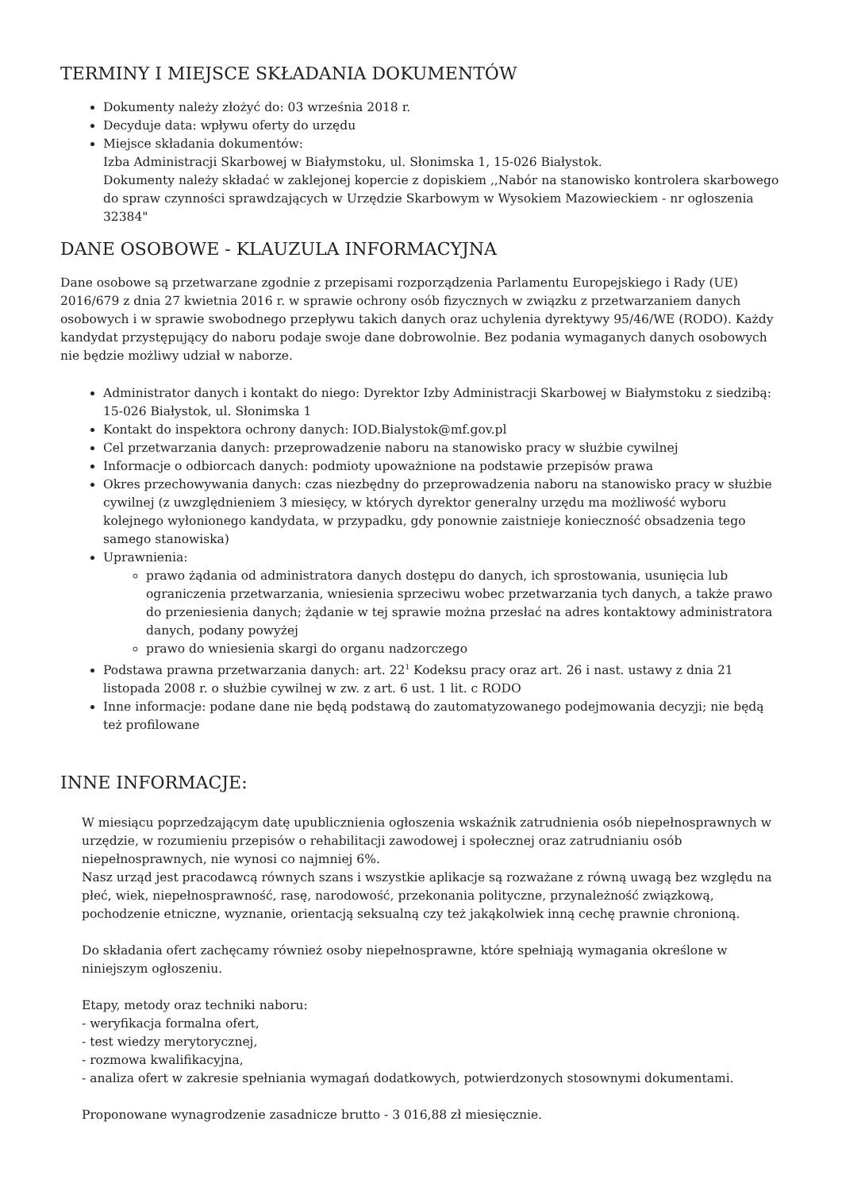TERMINY I MIEJSCE SKŁADANIA DOKUMENTÓW
Dokumenty należy złożyć do: 03 września 2018 r.
Decyduje data: wpływu oferty do urzędu
Miejsce składania dokumentów:
Izba Administracji Skarbowej w Białymstoku, ul. Słonimska 1, 15-026 Białystok.
Dokumenty należy składać w zaklejonej kopercie z dopiskiem ,,Nabór na stanowisko kontrolera skarbowego do spraw czynności sprawdzających w Urzędzie Skarbowym w Wysokiem Mazowieckiem - nr ogłoszenia 32384"
DANE OSOBOWE - KLAUZULA INFORMACYJNA
Dane osobowe są przetwarzane zgodnie z przepisami rozporządzenia Parlamentu Europejskiego i Rady (UE) 2016/679 z dnia 27 kwietnia 2016 r. w sprawie ochrony osób fizycznych w związku z przetwarzaniem danych osobowych i w sprawie swobodnego przepływu takich danych oraz uchylenia dyrektywy 95/46/WE (RODO). Każdy kandydat przystępujący do naboru podaje swoje dane dobrowolnie. Bez podania wymaganych danych osobowych nie będzie możliwy udział w naborze.
Administrator danych i kontakt do niego: Dyrektor Izby Administracji Skarbowej w Białymstoku z siedzibą: 15-026 Białystok, ul. Słonimska 1
Kontakt do inspektora ochrony danych: IOD.Bialystok@mf.gov.pl
Cel przetwarzania danych: przeprowadzenie naboru na stanowisko pracy w służbie cywilnej
Informacje o odbiorcach danych: podmioty upoważnione na podstawie przepisów prawa
Okres przechowywania danych: czas niezbędny do przeprowadzenia naboru na stanowisko pracy w służbie cywilnej (z uwzględnieniem 3 miesięcy, w których dyrektor generalny urzędu ma możliwość wyboru kolejnego wyłonionego kandydata, w przypadku, gdy ponownie zaistnieje konieczność obsadzenia tego samego stanowiska)
Uprawnienia:
prawo żądania od administratora danych dostępu do danych, ich sprostowania, usunięcia lub ograniczenia przetwarzania, wniesienia sprzeciwu wobec przetwarzania tych danych, a także prawo do przeniesienia danych; żądanie w tej sprawie można przesłać na adres kontaktowy administratora danych, podany powyżej
prawo do wniesienia skargi do organu nadzorczego
Podstawa prawna przetwarzania danych: art. 22<sup>1</sup> Kodeksu pracy oraz art. 26 i nast. ustawy z dnia 21 listopada 2008 r. o służbie cywilnej w zw. z art. 6 ust. 1 lit. c RODO
Inne informacje: podane dane nie będą podstawą do zautomatyzowanego podejmowania decyzji; nie będą też profilowane
INNE INFORMACJE:
W miesiącu poprzedzającym datę upublicznienia ogłoszenia wskaźnik zatrudnienia osób niepełnosprawnych w urzędzie, w rozumieniu przepisów o rehabilitacji zawodowej i społecznej oraz zatrudnianiu osób niepełnosprawnych, nie wynosi co najmniej 6%.
Nasz urząd jest pracodawcą równych szans i wszystkie aplikacje są rozważane z równą uwagą bez względu na płeć, wiek, niepełnosprawność, rasę, narodowość, przekonania polityczne, przynależność związkową, pochodzenie etniczne, wyznanie, orientacją seksualną czy też jakąkolwiek inną cechę prawnie chronioną.
Do składania ofert zachęcamy również osoby niepełnosprawne, które spełniają wymagania określone w niniejszym ogłoszeniu.
Etapy, metody oraz techniki naboru:
- weryfikacja formalna ofert,
- test wiedzy merytorycznej,
- rozmowa kwalifikacyjna,
- analiza ofert w zakresie spełniania wymagań dodatkowych, potwierdzonych stosownymi dokumentami.
Proponowane wynagrodzenie zasadnicze brutto - 3 016,88 zł miesięcznie.